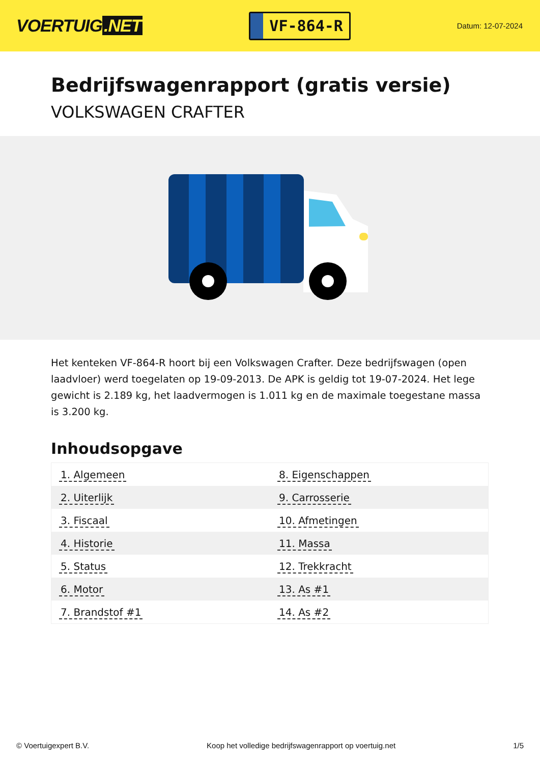VOERTUIG.NET
VF-864-R
Datum: 12-07-2024
Bedrijfswagenrapport (gratis versie)
VOLKSWAGEN CRAFTER
Het kenteken VF-864-R hoort bij een Volkswagen Crafter. Deze bedrijfswagen (open laadvloer) werd toegelaten op 19-09-2013. De APK is geldig tot 19-07-2024. Het lege gewicht is 2.189 kg, het laadvermogen is 1.011 kg en de maximale toegestane massa is 3.200 kg.
Inhoudsopgave
| 1. Algemeen | 8. Eigenschappen |
| 2. Uiterlijk | 9. Carrosserie |
| 3. Fiscaal | 10. Afmetingen |
| 4. Historie | 11. Massa |
| 5. Status | 12. Trekkracht |
| 6. Motor | 13. As #1 |
| 7. Brandstof #1 | 14. As #2 |
© Voertuigexpert B.V. Koop het volledige bedrijfswagenrapport op voertuig.net 1/5